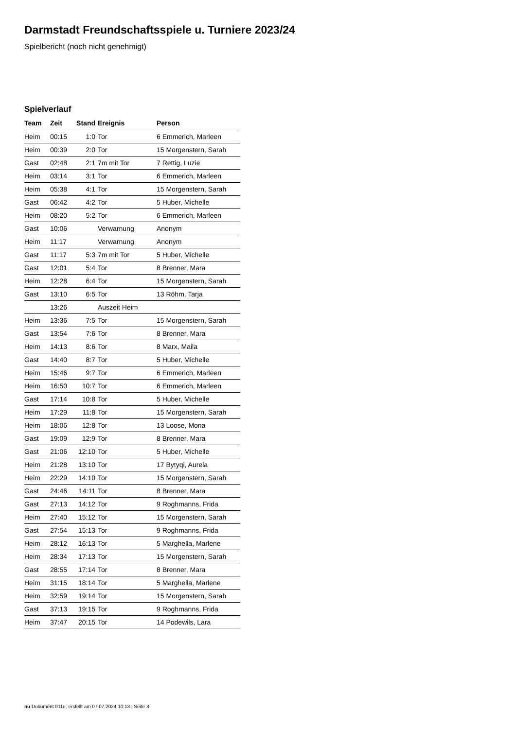Darmstadt Freundschaftsspiele u. Turniere 2023/24
Spielbericht (noch nicht genehmigt)
Spielverlauf
| Team | Zeit | Stand | Ereignis | Person |
| --- | --- | --- | --- | --- |
| Heim | 00:15 | 1:0 | Tor | 6 Emmerich, Marleen |
| Heim | 00:39 | 2:0 | Tor | 15 Morgenstern, Sarah |
| Gast | 02:48 | 2:1 | 7m mit Tor | 7 Rettig, Luzie |
| Heim | 03:14 | 3:1 | Tor | 6 Emmerich, Marleen |
| Heim | 05:38 | 4:1 | Tor | 15 Morgenstern, Sarah |
| Gast | 06:42 | 4:2 | Tor | 5 Huber, Michelle |
| Heim | 08:20 | 5:2 | Tor | 6 Emmerich, Marleen |
| Gast | 10:06 | | Verwarnung | Anonym |
| Heim | 11:17 | | Verwarnung | Anonym |
| Gast | 11:17 | 5:3 | 7m mit Tor | 5 Huber, Michelle |
| Gast | 12:01 | 5:4 | Tor | 8 Brenner, Mara |
| Heim | 12:28 | 6:4 | Tor | 15 Morgenstern, Sarah |
| Gast | 13:10 | 6:5 | Tor | 13 Röhm, Tarja |
| | 13:26 | | Auszeit Heim | |
| Heim | 13:36 | 7:5 | Tor | 15 Morgenstern, Sarah |
| Gast | 13:54 | 7:6 | Tor | 8 Brenner, Mara |
| Heim | 14:13 | 8:6 | Tor | 8 Marx, Maila |
| Gast | 14:40 | 8:7 | Tor | 5 Huber, Michelle |
| Heim | 15:46 | 9:7 | Tor | 6 Emmerich, Marleen |
| Heim | 16:50 | 10:7 | Tor | 6 Emmerich, Marleen |
| Gast | 17:14 | 10:8 | Tor | 5 Huber, Michelle |
| Heim | 17:29 | 11:8 | Tor | 15 Morgenstern, Sarah |
| Heim | 18:06 | 12:8 | Tor | 13 Loose, Mona |
| Gast | 19:09 | 12:9 | Tor | 8 Brenner, Mara |
| Gast | 21:06 | 12:10 | Tor | 5 Huber, Michelle |
| Heim | 21:28 | 13:10 | Tor | 17 Bytyqi, Aurela |
| Heim | 22:29 | 14:10 | Tor | 15 Morgenstern, Sarah |
| Gast | 24:46 | 14:11 | Tor | 8 Brenner, Mara |
| Gast | 27:13 | 14:12 | Tor | 9 Roghmanns, Frida |
| Heim | 27:40 | 15:12 | Tor | 15 Morgenstern, Sarah |
| Gast | 27:54 | 15:13 | Tor | 9 Roghmanns, Frida |
| Heim | 28:12 | 16:13 | Tor | 5 Marghella, Marlene |
| Heim | 28:34 | 17:13 | Tor | 15 Morgenstern, Sarah |
| Gast | 28:55 | 17:14 | Tor | 8 Brenner, Mara |
| Heim | 31:15 | 18:14 | Tor | 5 Marghella, Marlene |
| Heim | 32:59 | 19:14 | Tor | 15 Morgenstern, Sarah |
| Gast | 37:13 | 19:15 | Tor | 9 Roghmanns, Frida |
| Heim | 37:47 | 20:15 | Tor | 14 Podewils, Lara |
nu.Dokument 011e, erstellt am 07.07.2024 10:13 | Seite 3